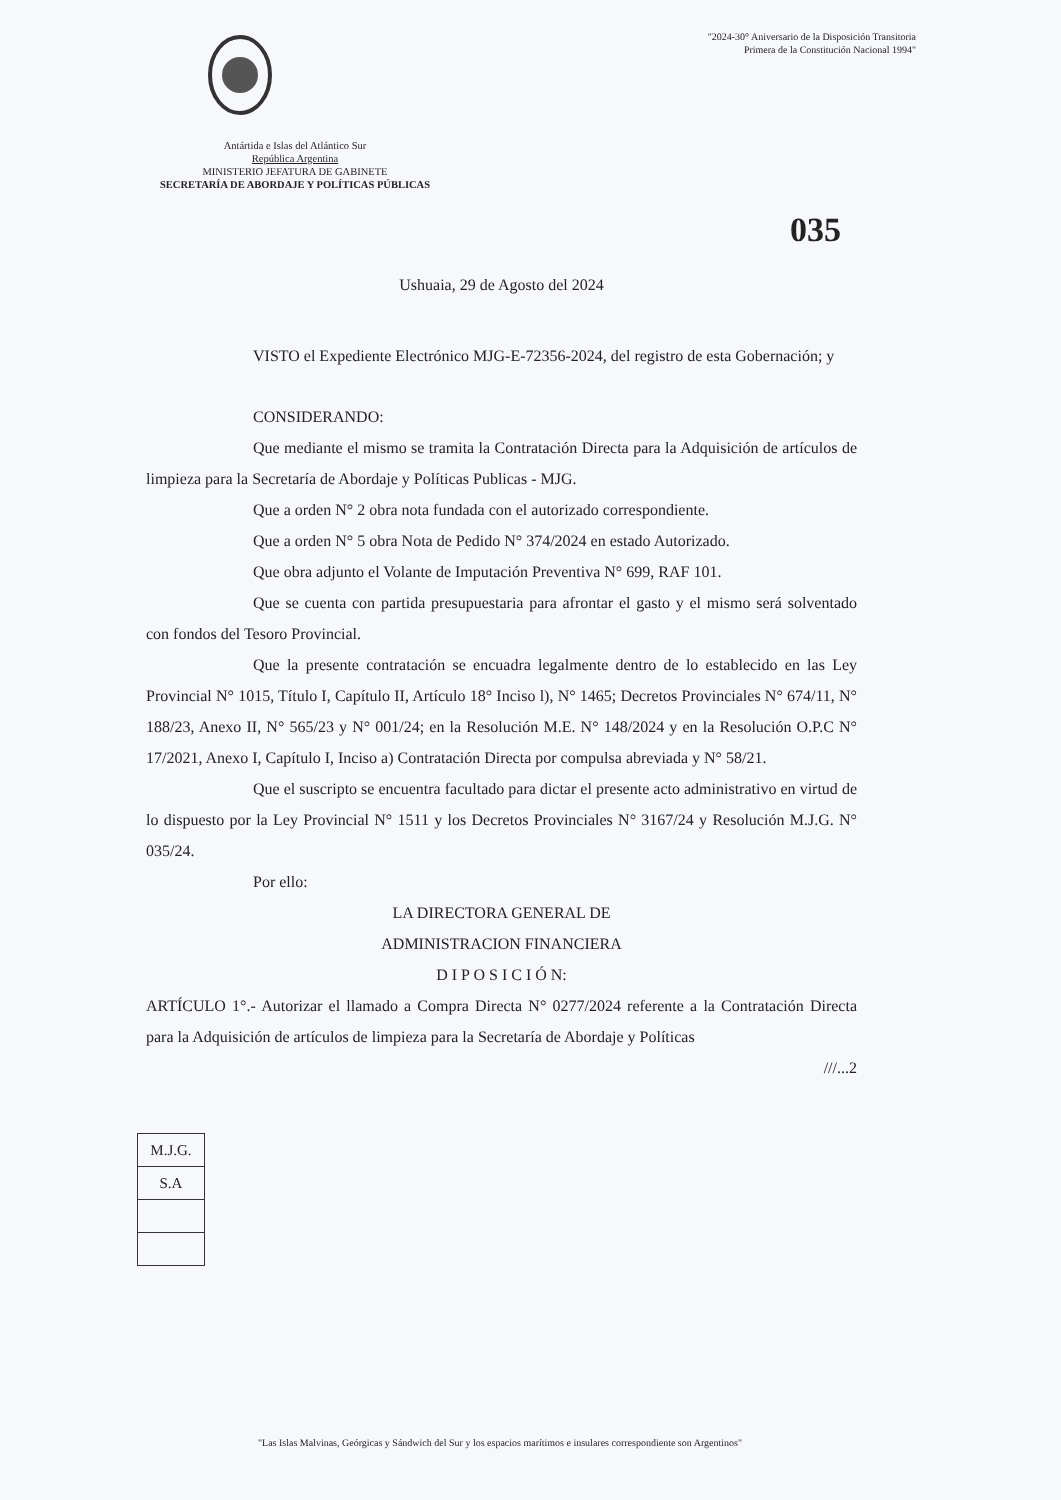"2024-30° Aniversario de la Disposición Transitoria
Primera de la Constitución Nacional 1994"
Antártida e Islas del Atlántico Sur
República Argentina
MINISTERIO JEFATURA DE GABINETE
SECRETARÍA DE ABORDAJE Y POLÍTICAS PÚBLICAS
035
Ushuaia, 29 de Agosto del 2024
VISTO el Expediente Electrónico MJG-E-72356-2024, del registro de esta Gobernación; y
CONSIDERANDO:
Que mediante el mismo se tramita la Contratación Directa para la Adquisición de artículos de limpieza para la Secretaría de Abordaje y Políticas Publicas - MJG.
Que a orden N° 2 obra nota fundada con el autorizado correspondiente.
Que a orden N° 5 obra Nota de Pedido N° 374/2024 en estado Autorizado.
Que obra adjunto el Volante de Imputación Preventiva N° 699, RAF 101.
Que se cuenta con partida presupuestaria para afrontar el gasto y el mismo será solventado con fondos del Tesoro Provincial.
Que la presente contratación se encuadra legalmente dentro de lo establecido en las Ley Provincial N° 1015, Título I, Capítulo II, Artículo 18° Inciso l), N° 1465; Decretos Provinciales N° 674/11, N° 188/23, Anexo II, N° 565/23 y N° 001/24; en la Resolución M.E. N° 148/2024 y en la Resolución O.P.C N° 17/2021, Anexo I, Capítulo I, Inciso a) Contratación Directa por compulsa abreviada y N° 58/21.
Que el suscripto se encuentra facultado para dictar el presente acto administrativo en virtud de lo dispuesto por la Ley Provincial N° 1511 y los Decretos Provinciales N° 3167/24 y Resolución M.J.G. N° 035/24.
Por ello:
LA DIRECTORA GENERAL DE
ADMINISTRACION FINANCIERA
D I P O S I C I Ó N:
ARTÍCULO 1°.- Autorizar el llamado a Compra Directa N° 0277/2024 referente a la Contratación Directa para la Adquisición de artículos de limpieza para la Secretaría de Abordaje y Políticas
///...2
| M.J.G. |
| S.A |
"Las Islas Malvinas, Geórgicas y Sándwich del Sur y los espacios marítimos e insulares correspondiente son Argentinos"